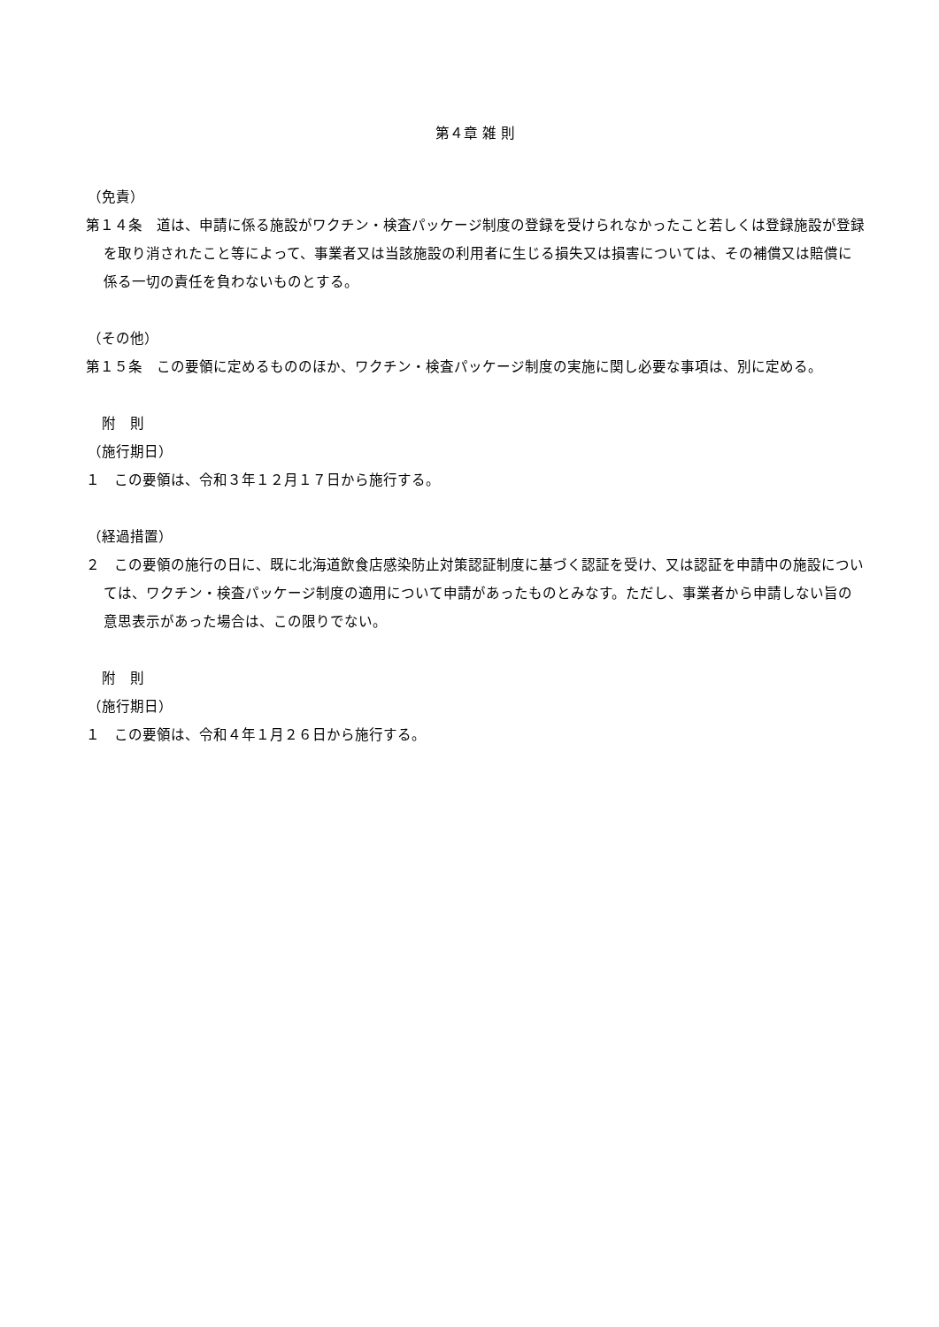第４章 雑 則
（免責）
第１４条　道は、申請に係る施設がワクチン・検査パッケージ制度の登録を受けられなかったこと若しくは登録施設が登録を取り消されたこと等によって、事業者又は当該施設の利用者に生じる損失又は損害については、その補償又は賠償に係る一切の責任を負わないものとする。
（その他）
第１５条　この要領に定めるもののほか、ワクチン・検査パッケージ制度の実施に関し必要な事項は、別に定める。
附　則
（施行期日）
１　この要領は、令和３年１２月１７日から施行する。
（経過措置）
２　この要領の施行の日に、既に北海道飲食店感染防止対策認証制度に基づく認証を受け、又は認証を申請中の施設については、ワクチン・検査パッケージ制度の適用について申請があったものとみなす。ただし、事業者から申請しない旨の意思表示があった場合は、この限りでない。
附　則
（施行期日）
１　この要領は、令和４年１月２６日から施行する。